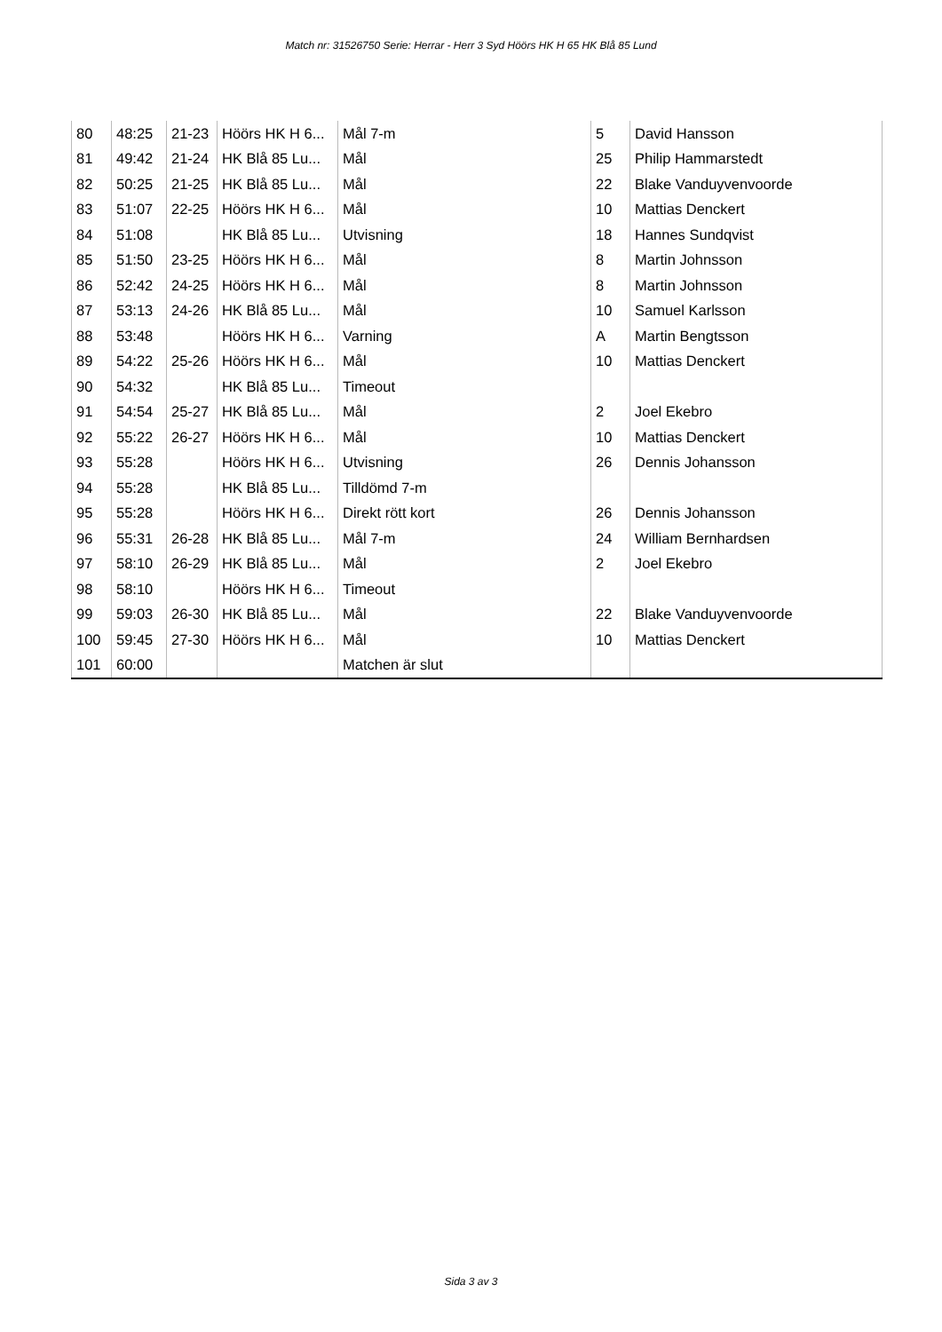Match nr: 31526750 Serie: Herrar - Herr 3 Syd Höörs HK H 65 HK Blå 85 Lund
| 80 | 48:25 | 21-23 | Höörs HK H 6... | Mål 7-m | 5 | David Hansson |
| 81 | 49:42 | 21-24 | HK Blå 85 Lu... | Mål | 25 | Philip Hammarstedt |
| 82 | 50:25 | 21-25 | HK Blå 85 Lu... | Mål | 22 | Blake Vanduyvenvoorde |
| 83 | 51:07 | 22-25 | Höörs HK H 6... | Mål | 10 | Mattias Denckert |
| 84 | 51:08 | | HK Blå 85 Lu... | Utvisning | 18 | Hannes Sundqvist |
| 85 | 51:50 | 23-25 | Höörs HK H 6... | Mål | 8 | Martin Johnsson |
| 86 | 52:42 | 24-25 | Höörs HK H 6... | Mål | 8 | Martin Johnsson |
| 87 | 53:13 | 24-26 | HK Blå 85 Lu... | Mål | 10 | Samuel Karlsson |
| 88 | 53:48 | | Höörs HK H 6... | Varning | A | Martin Bengtsson |
| 89 | 54:22 | 25-26 | Höörs HK H 6... | Mål | 10 | Mattias Denckert |
| 90 | 54:32 | | HK Blå 85 Lu... | Timeout | | |
| 91 | 54:54 | 25-27 | HK Blå 85 Lu... | Mål | 2 | Joel Ekebro |
| 92 | 55:22 | 26-27 | Höörs HK H 6... | Mål | 10 | Mattias Denckert |
| 93 | 55:28 | | Höörs HK H 6... | Utvisning | 26 | Dennis Johansson |
| 94 | 55:28 | | HK Blå 85 Lu... | Tilldömd 7-m | | |
| 95 | 55:28 | | Höörs HK H 6... | Direkt rött kort | 26 | Dennis Johansson |
| 96 | 55:31 | 26-28 | HK Blå 85 Lu... | Mål 7-m | 24 | William Bernhardsen |
| 97 | 58:10 | 26-29 | HK Blå 85 Lu... | Mål | 2 | Joel Ekebro |
| 98 | 58:10 | | Höörs HK H 6... | Timeout | | |
| 99 | 59:03 | 26-30 | HK Blå 85 Lu... | Mål | 22 | Blake Vanduyvenvoorde |
| 100 | 59:45 | 27-30 | Höörs HK H 6... | Mål | 10 | Mattias Denckert |
| 101 | 60:00 | | | Matchen är slut | | |
Sida 3 av 3